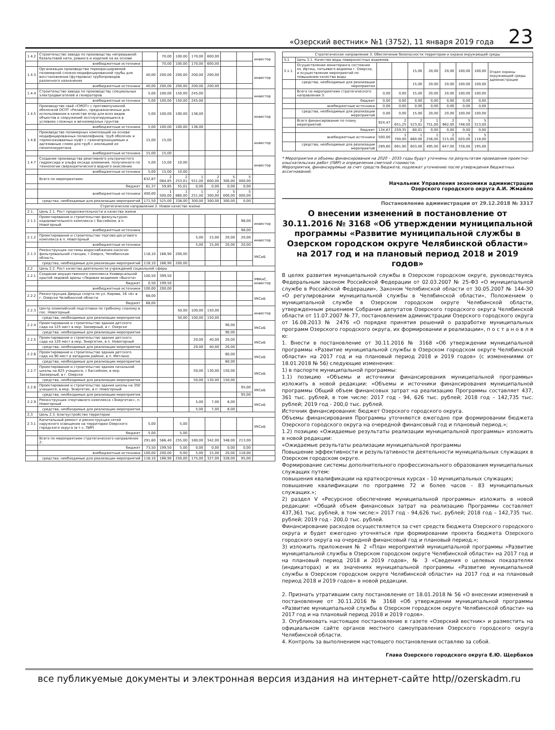«Озерский вестник» №1 (3752), 11 января 2019 года 23
| 1.4.2 | Строительство завода по производству непрерывной базальтовой нити, ровинга и изделий на их основе | | 70,00 | 100,00 | 170,00 | 600,00 | | | инвестор |
| | внебюджетные источники | | 70,00 | 100,00 | 170,00 | 600,00 | | | |
| 1.4.3 | Организация производства терморасширяемой полимерной сложно-модифицированной трубы для восстановления (футеровки) трубопроводов различного назначения | 40,00 | 200,00 | 200,00 | 200,00 | 200,00 | | | инвестор |
| | внебюджетные источники | 40,00 | 200,00 | 200,00 | 200,00 | 200,00 | | | |
| 1.4.4 | Строительство завода по производству специальных электродвигателей и генераторов | 5,00 | 100,00 | 150,00 | 245,00 | | | | инвестор |
| | внебюджетные источники | 5,00 | 100,00 | 150,00 | 245,00 | | | | |
| 1.4.5 | Производство свай «СМОТ» с противопучинной оболочкой ОСПТ «Релайн», предназначенных для использования в качестве опор для всех видов объектов и сооружений эксплуатирующихся в условиях сложных и вечномерзлых грунтов | 5,00 | 100,00 | 100,00 | 136,00 | | | | инвестор |
| | внебюджетные источники | 5,00 | 100,00 | 100,00 | 136,00 | | | | |
| 1.4.6 | Производство полимерных композиций на основе модифицированных полиолефинов, труб оболочек и термосаживаемых муфт с газонепроницаемым и адгезивным слоем для труб с изоляцией из пенополиуретана | 15,00 | 15,00 | | | | | | инвестор |
| | внебюджетные источники | 15,00 | 15,00 | | | | | | |
| 1.4.7 | Создание производства реактивного ультрачистого гидроксида и альфа оксида алюминия, полученного по технологии сверхкритического водного окисления | 5,00 | 15,00 | 10,00 | | | | | инвестор |
| | внебюджетные источники | 5,00 | 15,00 | 10,00 | | | | | |
| | Всего по мероприятиям: | 632,87 | 2 084,85 | 2 253,01 | 1 551,00 | 2 600,00 | 5 300,00 | 5 000,00 | |
| | бюджет | 61,37 | 59,85 | 55,01 | 0,00 | 0,00 | 0,00 | 0,00 | |
| | внебюджетные источники | 400,00 | 1 500,00 | 1 860,00 | 1 251,00 | 2 300,00 | 5 000,00 | 5 000,00 | |
| | средства, необходимые для реализации мероприятий | 171,50 | 525,00 | 338,00 | 300,00 | 300,00 | 300,00 | 0,00 | |
| Стратегическое направление 2: Новое качество жизни | | | | | | | | | |
| 2.1. | Цель 2.1. Рост продолжительности и качества жизни | | | | | | | | |
| 2.1.1 | Проектирование и строительство физкультурно-оздоровительного комплекса с бассейном, в п. Новогорный | | | | | | | 98,00 | инвестор |
| | внебюджетные источники | | | | | | | 98,00 | |
| 2.1.2 | Проектирование и строительство торгово-досугового комплекса в п. Новогорный | | | | 5,00 | 15,00 | 20,00 | 20,00 | инвестор |
| | внебюджетные источники | | | | 5,00 | 15,00 | 20,00 | 20,00 | |
| 2.1.3 | Реконструкция системы водоснабжения насосно-фильтровальной станции, г.Озерск, Челябинская область | 118,10 | 166,90 | 200,00 | | | | | УКСиБ |
| | средства, необходимые для реализации мероприятий | 118,10 | 166,90 | 200,00 | | | | | |
| 2,2 | Цель 2.2. Рост качества деятельности учреждений социальной сферы | | | | | | | | |
| 2.2.1 | Создание имущественного комплекса Универсальной крытой ледовой арены «Ледовая академия «Высота» | 100,50 | 399,50 | | | | | | УФКиС, инвестор |
| | бюджет | 0,50 | 199,50 | | | | | | |
| | внебюджетные источники | 100,00 | 200,00 | | | | | | |
| 2.2.2 | Реконструкция Дворца спорта по ул. Кирова, 16 «А» в г. Озерске Челябинской области | 68,00 | | | | | | | УКСиБ |
| | бюджет | 68,00 | | | | | | | |
| 2.2.3 | Центр олимпийской подготовки по гребному слалому в пос. Новогорный | | | 50,00 | 100,00 | 150,00 | | | инвестор |
| | средства, необходимые для реализации мероприятия | | | 50,00 | 100,00 | 150,00 | | | |
| 2.2.4 | Проектирование и строительство здания детского сада на 125 мест в мкр. Заозерный, в г. Озерске | | | | | | 90,00 | | УКСиБ |
| | средства, необходимые для реализации мероприятия | | | | | | 90,00 | | |
| 2.2.5 | Проектирование и строительство здания детского сада на 120 мест в мкр. Энергетик, в п. Новогорный | | | | 20,00 | 40,00 | 20,00 | | УКСиБ |
| | средства, необходимые для реализации мероприятия | | | | 20,00 | 40,00 | 20,00 | | |
| 2.2.6 | Проектирование и строительство здания детского сада на 90 мест в западном районе, в п. Метлино | | | | | | 60,00 | | УКСиБ |
| | средства, необходимые для реализации мероприятия | | | | | | 60,00 | | |
| 2.2.7 | Проектирование и строительство здания начальной школы на 825 учащихся, с бассейном, в мкр. Заозерный, в г. Озерске | | | | 50,00 | 130,00 | 150,00 | | УКСиБ |
| | средства, необходимые для реализации мероприятия | | | | 50,00 | 130,00 | 150,00 | | |
| 2.2.8 | Проектирование и строительство здания школы на 350 учащихся, в мкр. Энергетик, в п. Новогорный | | | | | | | 95,00 | УКСиБ |
| | средства, необходимые для реализации мероприятия | | | | | | | 95,00 | |
| 2.2.9 | Реконструкция спортивного комплекса «Энергетик», п. Новогорный | | | | 5,00 | 7,00 | 8,00 | | УКСиБ |
| | средства, необходимые для реализации мероприятия | | | | 5,00 | 7,00 | 8,00 | | |
| 2,3 | Цель 2.3. Благоустройство территории | | | | | | | | |
| 2.3.1 | Капитальный ремонт и реконструкция сетей наружного освещения на территории Озерского городского округа (в т.ч. ПИР) | 5,00 | | 5,00 | | | | | УКСиБ |
| | бюджет | 5,00 | | 5,00 | | | | | |
| | Всего по мероприятиям стратегического направления 2: | 291,60 | 566,40 | 255,00 | 180,00 | 342,00 | 348,00 | 213,00 | |
| | бюджет | 73,50 | 199,50 | 5,00 | 0,00 | 0,00 | 0,00 | 0,00 | |
| | внебюджетные источники | 100,00 | 200,00 | 0,00 | 5,00 | 15,00 | 20,00 | 118,00 | |
| | средства, необходимые для реализации мероприятий | 118,10 | 166,90 | 250,00 | 175,00 | 327,00 | 328,00 | 95,00 | |
| Стратегическое направление 3: Обеспечение безопасности территории и охрана окружающей среды | | | | | | | | | |
| 3,1 | Цель 3.1. Качество воды поверхностных водоемов | | | | | | | | |
| 3.1.1. | Осуществление мониторинга состояния оз. Иртяш, питьевого водоема г. Озерска, и осуществление мероприятий по повышению качества воды | | | 15,00 | 20,00 | 20,00 | 100,00 | 100,00 | Отдел охраны окружающей среды администрации |
| | средства, необходимые для реализации мероприятия | | | 15,00 | 20,00 | 20,00 | 100,00 | 100,00 | |
| | Всего по мероприятиям стратегического направления 3: | 0,00 | 0,00 | 15,00 | 20,00 | 20,00 | 100,00 | 100,00 | |
| | бюджет | 0,00 | 0,00 | 0,00 | 0,00 | 0,00 | 0,00 | 0,00 | |
| | внебюджетные источники | 0,00 | 0,00 | 0,00 | 0,00 | 0,00 | 0,00 | 0,00 | |
| | средства, необходимые для реализации мероприятий | 0,00 | 0,00 | 15,00 | 20,00 | 20,00 | 100,00 | 100,00 | |
| | Всего финансирование по плану мероприятий: | 924,47 | 2 651,25 | 2 523,01 | 1 751,00 | 2 962,00 | 5 748,00 | 5 313,00 | |
| | бюджет | 134,87 | 259,35 | 60,01 | 0,00 | 0,00 | 0,00 | 0,00 | |
| | внебюджетные источники | 500,00 | 1 700,00 | 1 860,00 | 1 256,00 | 2 315,00 | 5 020,00 | 5 118,00 | |
| | средства, необходимые для реализации мероприятий | 289,60 | 691,90 | 603,00 | 495,00 | 647,00 | 728,00 | 195,00 | |
* Мероприятия и объемы финансирования на 2020 – 2035 годы будут уточнены по результатам проведения проектно-изыскательских работ (ПИР) и определения сметной стоимости.
Мероприятия, финансируемые за счет средств бюджета, подлежат уточнению после утверждения бюджетных ассигнований.
Начальник Управления экономики администрации
Озерского городского округа А.И. Жмайло
Постановление администрации от 29.12.2018 № 3317
О внесении изменений в постановление от 30.11.2016 № 3168 «Об утверждении муниципальной программы «Развитие муниципальной службы в Озерском городском округе Челябинской области» на 2017 год и на плановый период 2018 и 2019 годов»
В целях развития муниципальной службы в Озерском городском округе, руководствуясь Федеральным законом Российской Федерации от 02.03.2007 № 25-ФЗ «О муниципальной службе в Российской Федерации», Законом Челябинской области от 30.05.2007 № 144-ЗО «О регулировании муниципальной службы в Челябинской области», Положением о муниципальной службе в Озерском городском округе Челябинской области, утвержденным решением Собрания депутатов Озерского городского округа Челябинской области от 11.07.2007 № 77, постановлением администрации Озерского городского округа от 16.08.2013 № 2476 «О порядке принятия решений о разработке муниципальных программ Озерского городского округа, их формировании и реализации», п о с т а н о в л я ю:
1. Внести в постановление от 30.11.2016 № 3168 «Об утверждении муниципальной программы «Развитие муниципальной службы в Озерском городском округе Челябинской области» на 2017 год и на плановый период 2018 и 2019 годов» (с изменениями от 18.01.2018 № 56) следующие изменения:
1) в паспорте муниципальной программы:
1.1) позицию «Объемы и источники финансирования муниципальной программы» изложить в новой редакции: «Объемы и источники финансирования муниципальной программы Общий объем финансовых затрат на реализацию Программы составляет 437, 361 тыс. рублей, в том числе: 2017 год - 94, 626 тыс. рублей; 2018 год – 142,735 тыс. рублей; 2019 год - 200,0 тыс. рублей.
Источник финансирования: бюджет Озерского городского округа.
Объемы финансирования Программы уточняются ежегодно при формировании бюджета Озерского городского округа на очередной финансовый год и плановый период.»;
1.2) позицию «Ожидаемые результаты реализации муниципальной программы» изложить в новой редакции:
«Ожидаемые результаты реализации муниципальной программы
Повышение эффективности и результативности деятельности муниципальных служащих в Озерском городском округе.
Формирование системы дополнительного профессионального образования муниципальных служащих путем:
повышения квалификации на краткосрочных курсах - 10 муниципальных служащих;
повышение квалификации по программе 72 и более часов - 83 муниципальных служащих.»;
2) раздел V «Ресурсное обеспечение муниципальной программы» изложить в новой редакции: «Общий объем финансовых затрат на реализацию Программы составляет 437,361 тыс. рублей, в том числе:» 2017 год - 94,626 тыс. рублей; 2018 год – 142,735 тыс. рублей; 2019 год - 200,0 тыс. рублей.
Финансирование расходов осуществляется за счет средств бюджета Озерского городского округа и будет ежегодно уточняться при формировании проекта бюджета Озерского городского округа на очередной финансовый год и плановый период.»;
3) изложить приложения № 2 «План мероприятий муниципальной программы «Развитие муниципальной службы в Озерском городском округе Челябинской области» на 2017 год и на плановый период 2018 и 2019 годов», № 3 «Сведения о целевых показателях (индикаторах) и их значениях муниципальной программы «Развитие муниципальной службы в Озерском городском округе Челябинской области» на 2017 год и на плановый период 2018 и 2019 годов» в новой редакции.
2. Признать утратившим силу постановление от 18.01.2018 № 56 «О внесении изменений в постановление от 30.11.2016 № 3168 «Об утверждении муниципальной программы «Развитие муниципальной службы в Озерском городском округе Челябинской области» на 2017 год и на плановый период 2018 и 2019 годов».
3. Опубликовать настоящее постановление в газете «Озерский вестник» и разместить на официальном сайте органов местного самоуправления Озерского городского округа Челябинской области.
4. Контроль за выполнением настоящего постановления оставляю за собой.
Глава Озерского городского округа Е.Ю. Щербаков
все публикуемые документы и электронная версия издания на интернет-сайте http//ozerskadm.ru